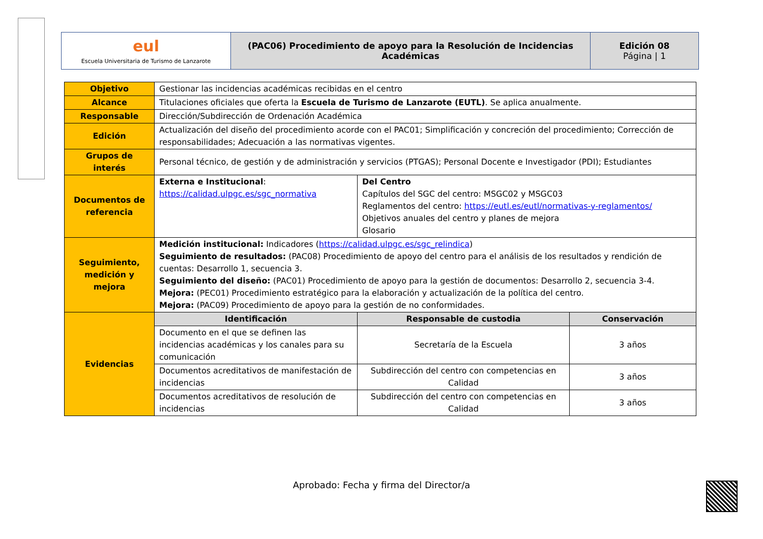| eul Escuela Universitaria de Turismo de Lanzarote | (PAC06) Procedimiento de apoyo para la Resolución de Incidencias Académicas | Edición 08 Página / 1 |
| Objetivo | Gestionar las incidencias académicas recibidas en el centro | | |
| Alcance | Titulaciones oficiales que oferta la Escuela de Turismo de Lanzarote (EUTL) . Se aplica anualmente. | | |
| Responsable | Dirección/Subdirección de Ordenación Académica | | |
| Edición | Actualización del diseño del procedimiento acorde con el PAC01; Simplificación y concreción del procedimiento; Corrección de responsabilidades; Adecuación a las normativas vigentes. | | |
| Grupos de interés | Personal técnico, de gestión y de administración y servicios (PTGAS); Personal Docente e Investigador (PDI); Estudiantes | | |
| Documentos de referencia | Externa e Institucional : https://calidad.ulpgc.es/sgc_normativa | Del Centro Capítulos del SGC del centro: MSGC02 y MSGC03 Reglamentos del centro: https://eutl.es/eutl/normativas-y-reglamentos/ Objetivos anuales del centro y planes de mejora Glosario | |
| Seguimiento, medición y mejora | Medición institucional: Indicadores ( https://calidad.ulpgc.es/sgc_relindica ) Seguimiento de resultados: (PAC08) Procedimiento de apoyo del centro para el análisis de los resultados y rendición de cuentas: Desarrollo 1, secuencia 3. Seguimiento del diseño: (PAC01) Procedimiento de apoyo para la gestión de documentos: Desarrollo 2, secuencia 3-4. Mejora: (PEC01) Procedimiento estratégico para la elaboración y actualización de la política del centro. Mejora: (PAC09) Procedimiento de apoyo para la gestión de no conformidades. | | |
| Evidencias | Identificación | Responsable de custodia | Conservación |
| | Documento en el que se definen las incidencias académicas y los canales para su comunicación | Secretaría de la Escuela | 3 años |
| | Documentos acreditativos de manifestación de incidencias | Subdirección del centro con competencias en Calidad | 3 años |
| | Documentos acreditativos de resolución de incidencias | Subdirección del centro con competencias en Calidad | 3 años |
Aprobado: Fecha y firma del Director/a